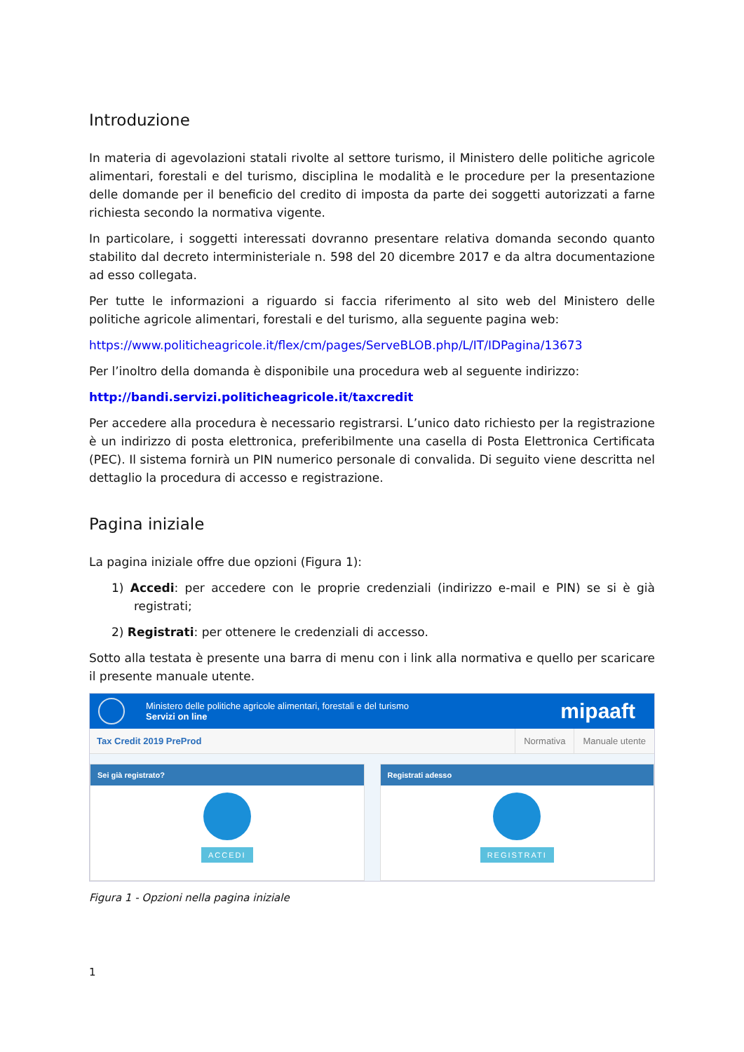Introduzione
In materia di agevolazioni statali rivolte al settore turismo, il Ministero delle politiche agricole alimentari, forestali e del turismo, disciplina le modalità e le procedure per la presentazione delle domande per il beneficio del credito di imposta da parte dei soggetti autorizzati a farne richiesta secondo la normativa vigente.
In particolare, i soggetti interessati dovranno presentare relativa domanda secondo quanto stabilito dal decreto interministeriale n. 598 del 20 dicembre 2017 e da altra documentazione ad esso collegata.
Per tutte le informazioni a riguardo si faccia riferimento al sito web del Ministero delle politiche agricole alimentari, forestali e del turismo, alla seguente pagina web:
https://www.politicheagricole.it/flex/cm/pages/ServeBLOB.php/L/IT/IDPagina/13673
Per l’inoltro della domanda è disponibile una procedura web al seguente indirizzo:
http://bandi.servizi.politicheagricole.it/taxcredit
Per accedere alla procedura è necessario registrarsi. L’unico dato richiesto per la registrazione è un indirizzo di posta elettronica, preferibilmente una casella di Posta Elettronica Certificata (PEC). Il sistema fornirà un PIN numerico personale di convalida. Di seguito viene descritta nel dettaglio la procedura di accesso e registrazione.
Pagina iniziale
La pagina iniziale offre due opzioni (Figura 1):
1) Accedi: per accedere con le proprie credenziali (indirizzo e-mail e PIN) se si è già registrati;
2) Registrati: per ottenere le credenziali di accesso.
Sotto alla testata è presente una barra di menu con i link alla normativa e quello per scaricare il presente manuale utente.
Ministero delle politiche agricole alimentari, forestali e del turismo
Servizi on line
mipaaft
Tax Credit 2019 PreProd Normativa Manuale utente
Sei già registrato?
ACCEDI
Registrati adesso
REGISTRATI
Figura 1 - Opzioni nella pagina iniziale
1